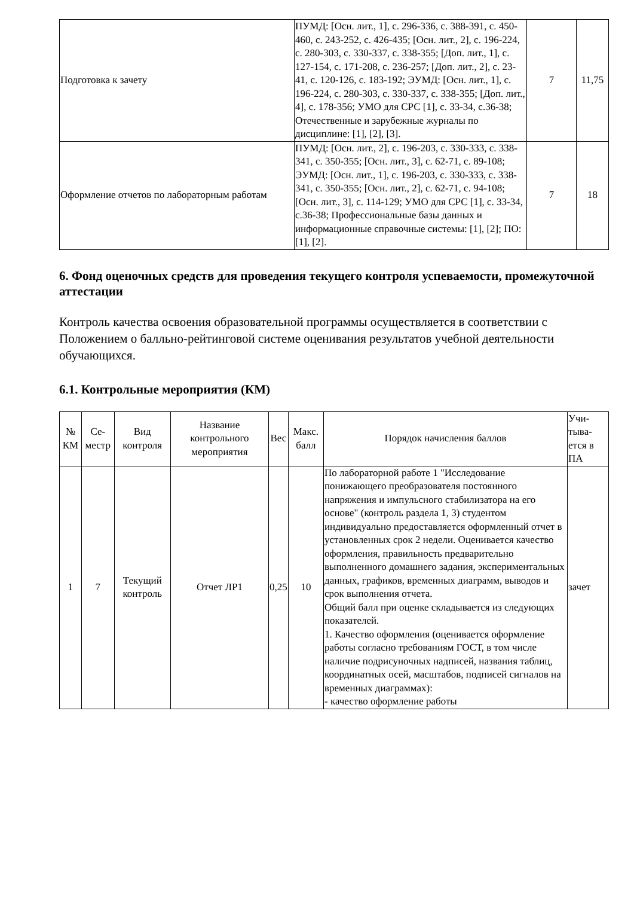| Подготовка к зачету | ПУМД: [Осн. лит., 1], с. 296-336, с. 388-391, с. 450-460, с. 243-252, с. 426-435; [Осн. лит., 2], с. 196-224, с. 280-303, с. 330-337, с. 338-355; [Доп. лит., 1], с. 127-154, с. 171-208, с. 236-257; [Доп. лит., 2], с. 23-41, с. 120-126, с. 183-192; ЭУМД: [Осн. лит., 1], с. 196-224, с. 280-303, с. 330-337, с. 338-355; [Доп. лит., 4], с. 178-356; УМО для СРС [1], с. 33-34, с.36-38; Отечественные и зарубежные журналы по дисциплине: [1], [2], [3]. | 7 | 11,75 |
| Оформление отчетов по лабораторным работам | ПУМД: [Осн. лит., 2], с. 196-203, с. 330-333, с. 338-341, с. 350-355; [Осн. лит., 3], с. 62-71, с. 89-108; ЭУМД: [Осн. лит., 1], с. 196-203, с. 330-333, с. 338-341, с. 350-355; [Осн. лит., 2], с. 62-71, с. 94-108; [Осн. лит., 3], с. 114-129; УМО для СРС [1], с. 33-34, с.36-38; Профессиональные базы данных и информационные справочные системы: [1], [2]; ПО: [1], [2]. | 7 | 18 |
6. Фонд оценочных средств для проведения текущего контроля успеваемости, промежуточной аттестации
Контроль качества освоения образовательной программы осуществляется в соответствии с Положением о балльно-рейтинговой системе оценивания результатов учебной деятельности обучающихся.
6.1. Контрольные мероприятия (КМ)
| № КМ | Се-местр | Вид контроля | Название контрольного мероприятия | Вес | Макс. балл | Порядок начисления баллов | Учи-тыва-ется в ПА |
| --- | --- | --- | --- | --- | --- | --- | --- |
| 1 | 7 | Текущий контроль | Отчет ЛР1 | 0,25 | 10 | По лабораторной работе 1 "Исследование понижающего преобразователя постоянного напряжения и импульсного стабилизатора на его основе" (контроль раздела 1, 3) студентом индивидуально предоставляется оформленный отчет в установленных срок 2 недели. Оценивается качество оформления, правильность предварительно выполненного домашнего задания, экспериментальных данных, графиков, временных диаграмм, выводов и срок выполнения отчета. Общий балл при оценке складывается из следующих показателей. 1. Качество оформления (оценивается оформление работы согласно требованиям ГОСТ, в том числе наличие подрисуночных надписей, названия таблиц, координатных осей, масштабов, подписей сигналов на временных диаграммах): - качество оформление работы | зачет |